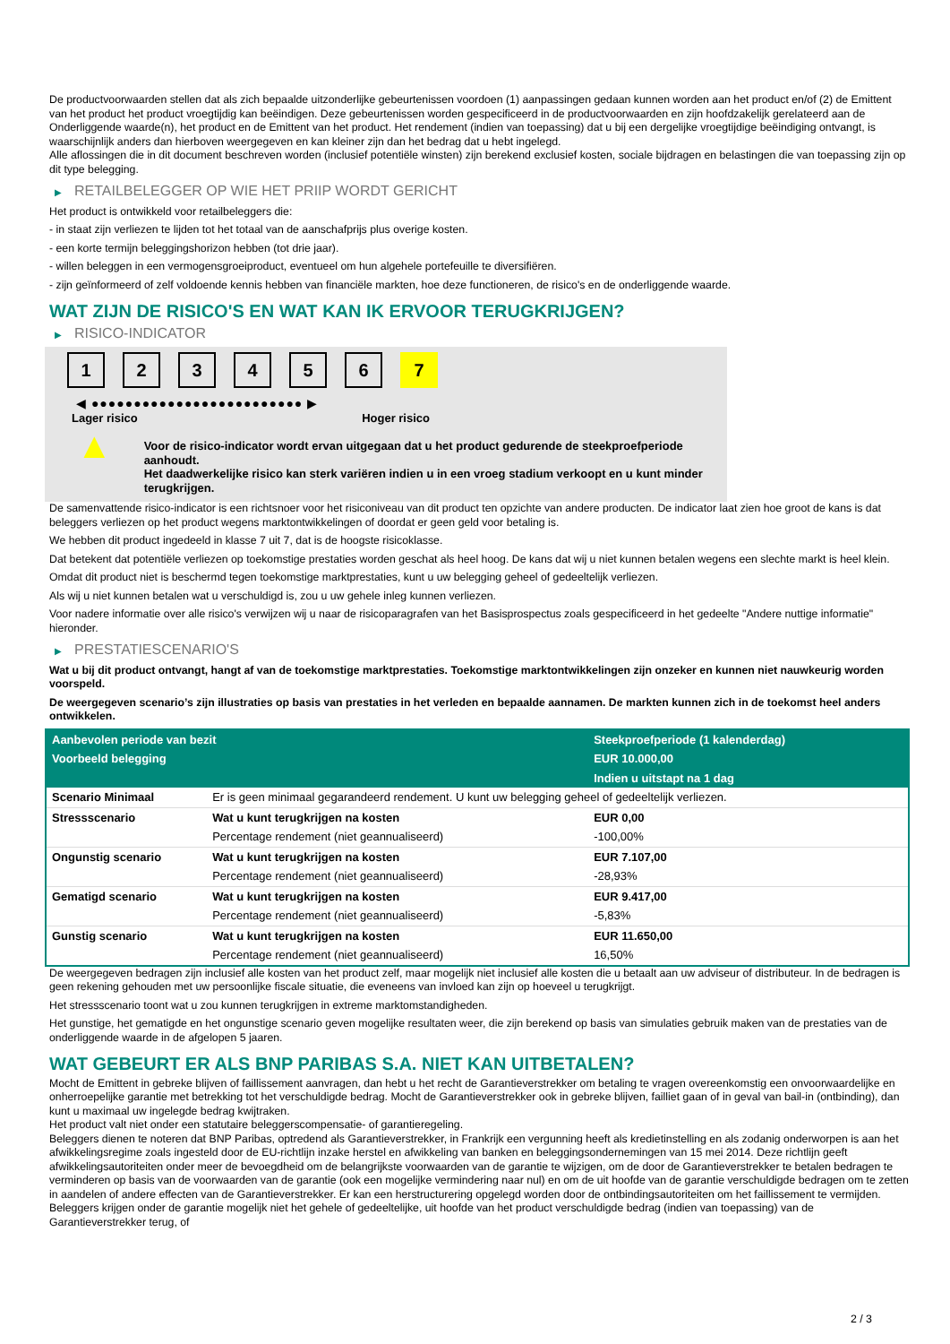De productvoorwaarden stellen dat als zich bepaalde uitzonderlijke gebeurtenissen voordoen (1) aanpassingen gedaan kunnen worden aan het product en/of (2) de Emittent van het product het product vroegtijdig kan beëindigen. Deze gebeurtenissen worden gespecificeerd in de productvoorwaarden en zijn hoofdzakelijk gerelateerd aan de Onderliggende waarde(n), het product en de Emittent van het product. Het rendement (indien van toepassing) dat u bij een dergelijke vroegtijdige beëindiging ontvangt, is waarschijnlijk anders dan hierboven weergegeven en kan kleiner zijn dan het bedrag dat u hebt ingelegd.
Alle aflossingen die in dit document beschreven worden (inclusief potentiële winsten) zijn berekend exclusief kosten, sociale bijdragen en belastingen die van toepassing zijn op dit type belegging.
▶ RETAILBELEGGER OP WIE HET PRIIP WORDT GERICHT
Het product is ontwikkeld voor retailbeleggers die:
- in staat zijn verliezen te lijden tot het totaal van de aanschafprijs plus overige kosten.
- een korte termijn beleggingshorizon hebben (tot drie jaar).
- willen beleggen in een vermogensgroeiproduct, eventueel om hun algehele portefeuille te diversifiëren.
- zijn geïnformeerd of zelf voldoende kennis hebben van financiële markten, hoe deze functioneren, de risico's en de onderliggende waarde.
WAT ZIJN DE RISICO'S EN WAT KAN IK ERVOOR TERUGKRIJGEN?
▶ RISICO-INDICATOR
1 2 3 4 5 6 7
◀ ●●●●●●●●●●●●●●●●●●●●●●●●● ▶
Lager risico Hoger risico
▲
Voor de risico-indicator wordt ervan uitgegaan dat u het product gedurende de steekproefperiode aanhoudt.
Het daadwerkelijke risico kan sterk variëren indien u in een vroeg stadium verkoopt en u kunt minder terugkrijgen.
De samenvattende risico-indicator is een richtsnoer voor het risiconiveau van dit product ten opzichte van andere producten. De indicator laat zien hoe groot de kans is dat beleggers verliezen op het product wegens marktontwikkelingen of doordat er geen geld voor betaling is.
We hebben dit product ingedeeld in klasse 7 uit 7, dat is de hoogste risicoklasse.
Dat betekent dat potentiële verliezen op toekomstige prestaties worden geschat als heel hoog. De kans dat wij u niet kunnen betalen wegens een slechte markt is heel klein.
Omdat dit product niet is beschermd tegen toekomstige marktprestaties, kunt u uw belegging geheel of gedeeltelijk verliezen.
Als wij u niet kunnen betalen wat u verschuldigd is, zou u uw gehele inleg kunnen verliezen.
Voor nadere informatie over alle risico's verwijzen wij u naar de risicoparagrafen van het Basisprospectus zoals gespecificeerd in het gedeelte "Andere nuttige informatie" hieronder.
▶ PRESTATIESCENARIO'S
Wat u bij dit product ontvangt, hangt af van de toekomstige marktprestaties. Toekomstige marktontwikkelingen zijn onzeker en kunnen niet nauwkeurig worden voorspeld.
De weergegeven scenario’s zijn illustraties op basis van prestaties in het verleden en bepaalde aannamen. De markten kunnen zich in de toekomst heel anders ontwikkelen.
| Aanbevolen periode van bezit | | Steekproefperiode (1 kalenderdag) |
| Voorbeeld belegging | | EUR 10.000,00 |
| | | Indien u uitstapt na 1 dag |
| Scenario Minimaal | Er is geen minimaal gegarandeerd rendement. U kunt uw belegging geheel of gedeeltelijk verliezen. | |
| Stressscenario | Wat u kunt terugkrijgen na kosten | EUR 0,00 |
| | Percentage rendement (niet geannualiseerd) | -100,00% |
| Ongunstig scenario | Wat u kunt terugkrijgen na kosten | EUR 7.107,00 |
| | Percentage rendement (niet geannualiseerd) | -28,93% |
| Gematigd scenario | Wat u kunt terugkrijgen na kosten | EUR 9.417,00 |
| | Percentage rendement (niet geannualiseerd) | -5,83% |
| Gunstig scenario | Wat u kunt terugkrijgen na kosten | EUR 11.650,00 |
| | Percentage rendement (niet geannualiseerd) | 16,50% |
De weergegeven bedragen zijn inclusief alle kosten van het product zelf, maar mogelijk niet inclusief alle kosten die u betaalt aan uw adviseur of distributeur. In de bedragen is geen rekening gehouden met uw persoonlijke fiscale situatie, die eveneens van invloed kan zijn op hoeveel u terugkrijgt.
Het stressscenario toont wat u zou kunnen terugkrijgen in extreme marktomstandigheden.
Het gunstige, het gematigde en het ongunstige scenario geven mogelijke resultaten weer, die zijn berekend op basis van simulaties gebruik maken van de prestaties van de onderliggende waarde in de afgelopen 5 jaaren.
WAT GEBEURT ER ALS BNP PARIBAS S.A. NIET KAN UITBETALEN?
Mocht de Emittent in gebreke blijven of faillissement aanvragen, dan hebt u het recht de Garantieverstrekker om betaling te vragen overeenkomstig een onvoorwaardelijke en onherroepelijke garantie met betrekking tot het verschuldigde bedrag. Mocht de Garantieverstrekker ook in gebreke blijven, failliet gaan of in geval van bail-in (ontbinding), dan kunt u maximaal uw ingelegde bedrag kwijtraken.
Het product valt niet onder een statutaire beleggerscompensatie- of garantieregeling.
Beleggers dienen te noteren dat BNP Paribas, optredend als Garantieverstrekker, in Frankrijk een vergunning heeft als kredietinstelling en als zodanig onderworpen is aan het afwikkelingsregime zoals ingesteld door de EU-richtlijn inzake herstel en afwikkeling van banken en beleggingsondernemingen van 15 mei 2014. Deze richtlijn geeft afwikkelingsautoriteiten onder meer de bevoegdheid om de belangrijkste voorwaarden van de garantie te wijzigen, om de door de Garantieverstrekker te betalen bedragen te verminderen op basis van de voorwaarden van de garantie (ook een mogelijke vermindering naar nul) en om de uit hoofde van de garantie verschuldigde bedragen om te zetten in aandelen of andere effecten van de Garantieverstrekker. Er kan een herstructurering opgelegd worden door de ontbindingsautoriteiten om het faillissement te vermijden. Beleggers krijgen onder de garantie mogelijk niet het gehele of gedeeltelijke, uit hoofde van het product verschuldigde bedrag (indien van toepassing) van de Garantieverstrekker terug, of
2 / 3